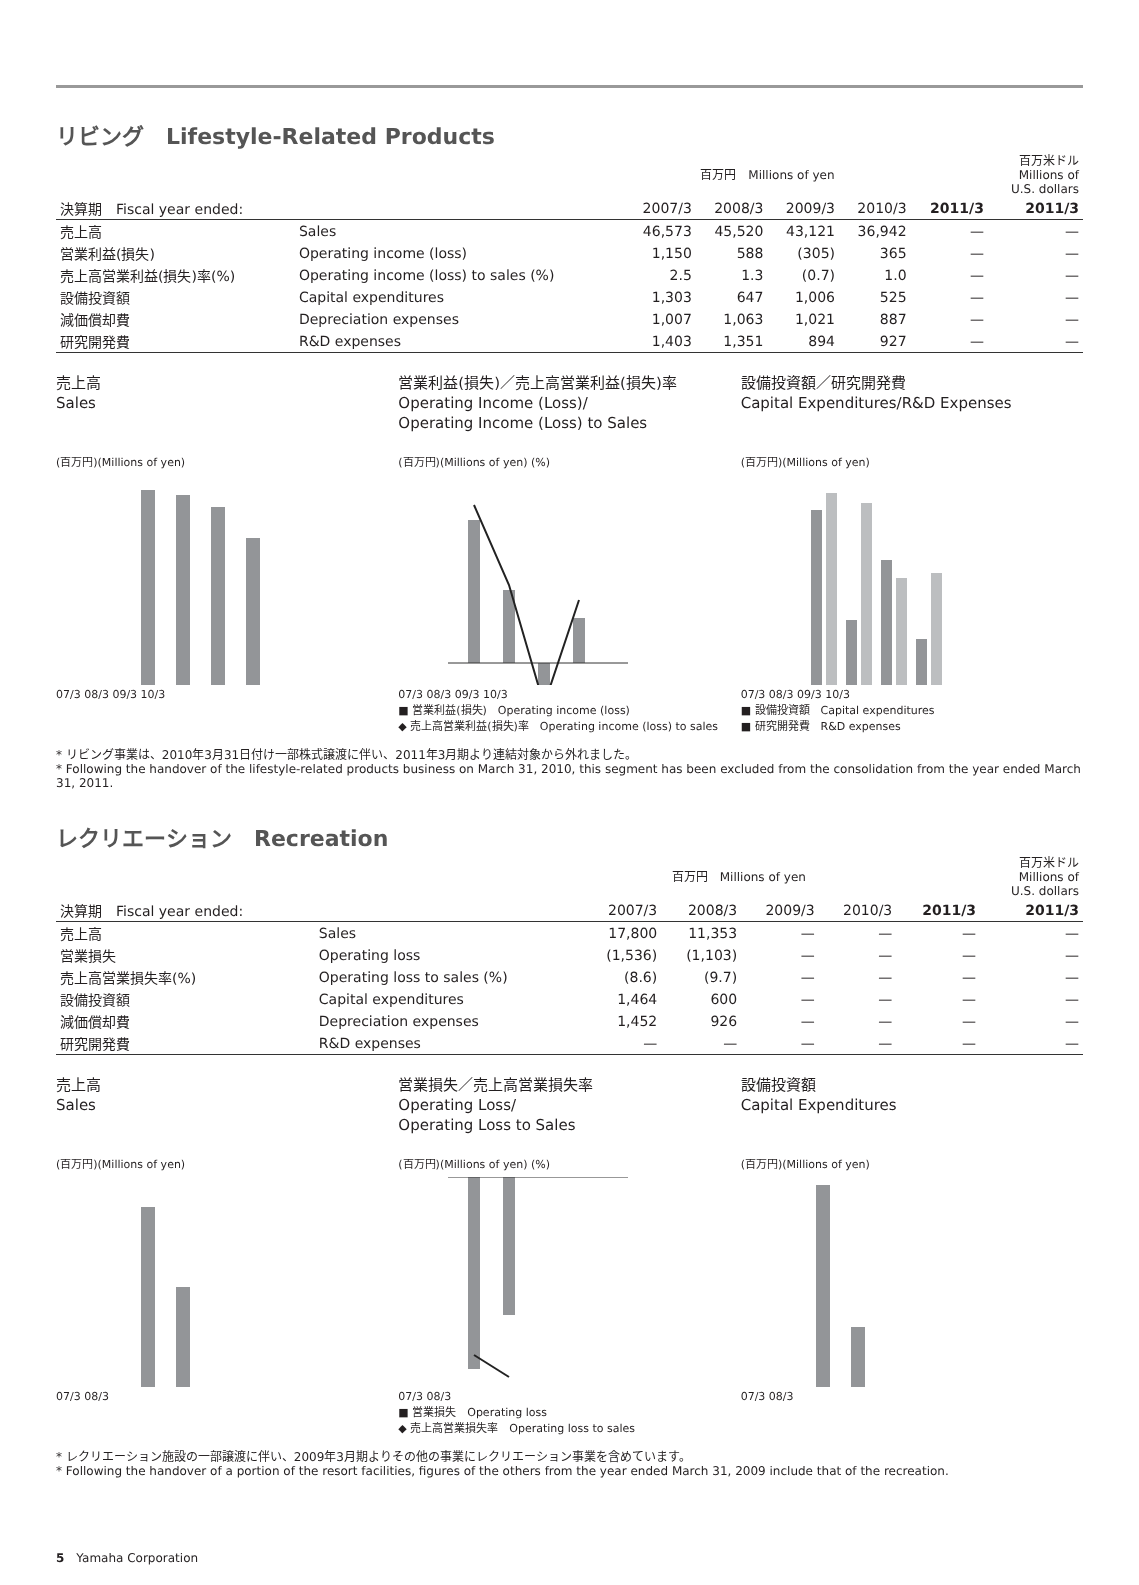リビング　Lifestyle-Related Products
| | | 百万円 Millions of yen | | | | | 百万米ドル Millions of U.S. dollars |
| --- | --- | --- | --- | --- | --- | --- | --- |
| 決算期 Fiscal year ended: | | 2007/3 | 2008/3 | 2009/3 | 2010/3 | 2011/3 | 2011/3 |
| 売上高 | Sales | 46,573 | 45,520 | 43,121 | 36,942 | — | — |
| 営業利益(損失) | Operating income (loss) | 1,150 | 588 | (305) | 365 | — | — |
| 売上高営業利益(損失)率(%) | Operating income (loss) to sales (%) | 2.5 | 1.3 | (0.7) | 1.0 | — | — |
| 設備投資額 | Capital expenditures | 1,303 | 647 | 1,006 | 525 | — | — |
| 減価償却費 | Depreciation expenses | 1,007 | 1,063 | 1,021 | 887 | — | — |
| 研究開発費 | R&D expenses | 1,403 | 1,351 | 894 | 927 | — | — |
売上高
Sales
(百万円)(Millions of yen)
07/3 08/3 09/3 10/3
営業利益(損失)／売上高営業利益(損失)率
Operating Income (Loss)/
Operating Income (Loss) to Sales
(百万円)(Millions of yen) (%)
07/3 08/3 09/3 10/3
■ 営業利益(損失)　Operating income (loss)
◆ 売上高営業利益(損失)率　Operating income (loss) to sales
設備投資額／研究開発費
Capital Expenditures/R&D Expenses
(百万円)(Millions of yen)
07/3 08/3 09/3 10/3
■ 設備投資額　Capital expenditures
■ 研究開発費　R&D expenses
* リビング事業は、2010年3月31日付け一部株式譲渡に伴い、2011年3月期より連結対象から外れました。
* Following the handover of the lifestyle-related products business on March 31, 2010, this segment has been excluded from the consolidation from the year ended March 31, 2011.
レクリエーション　Recreation
| | | 百万円 Millions of yen | | | | | 百万米ドル Millions of U.S. dollars |
| --- | --- | --- | --- | --- | --- | --- | --- |
| 決算期 Fiscal year ended: | | 2007/3 | 2008/3 | 2009/3 | 2010/3 | 2011/3 | 2011/3 |
| 売上高 | Sales | 17,800 | 11,353 | — | — | — | — |
| 営業損失 | Operating loss | (1,536) | (1,103) | — | — | — | — |
| 売上高営業損失率(%) | Operating loss to sales (%) | (8.6) | (9.7) | — | — | — | — |
| 設備投資額 | Capital expenditures | 1,464 | 600 | — | — | — | — |
| 減価償却費 | Depreciation expenses | 1,452 | 926 | — | — | — | — |
| 研究開発費 | R&D expenses | — | — | — | — | — | — |
売上高
Sales
(百万円)(Millions of yen)
07/3 08/3
営業損失／売上高営業損失率
Operating Loss/
Operating Loss to Sales
(百万円)(Millions of yen) (%)
07/3 08/3
■ 営業損失　Operating loss
◆ 売上高営業損失率　Operating loss to sales
設備投資額
Capital Expenditures
(百万円)(Millions of yen)
07/3 08/3
* レクリエーション施設の一部譲渡に伴い、2009年3月期よりその他の事業にレクリエーション事業を含めています。
* Following the handover of a portion of the resort facilities, figures of the others from the year ended March 31, 2009 include that of the recreation.
5　Yamaha Corporation